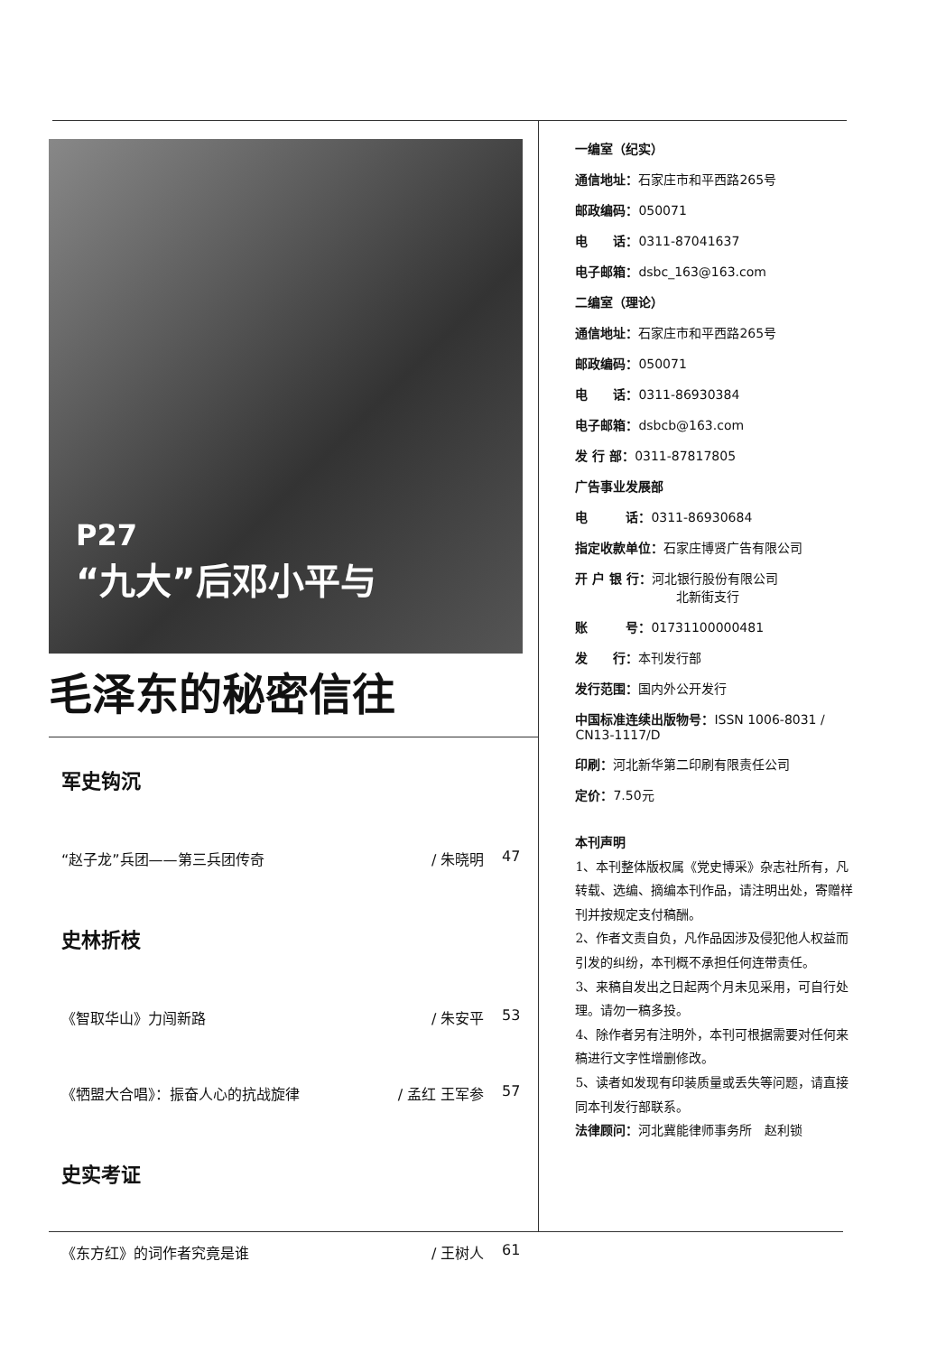P27
“九大”后邓小平与
毛泽东的秘密信往
军史钩沉
“赵子龙”兵团——第三兵团传奇 / 朱晓明 47
史林折枝
《智取华山》力闯新路 / 朱安平 53
《牺盟大合唱》：振奋人心的抗战旋律 / 孟红 王军参 57
史实考证
《东方红》的词作者究竟是谁 / 王树人 61
一编室（纪实）
通信地址：石家庄市和平西路265号
邮政编码：050071
电　　话：0311-87041637
电子邮箱：dsbc_163@163.com
二编室（理论）
通信地址：石家庄市和平西路265号
邮政编码：050071
电　　话：0311-86930384
电子邮箱：dsbcb@163.com
发 行 部：0311-87817805
广告事业发展部
电　　　话：0311-86930684
指定收款单位：石家庄博贤广告有限公司
开 户 银 行：河北银行股份有限公司
北新街支行
账　　　号：01731100000481
发　　行：本刊发行部
发行范围：国内外公开发行
中国标准连续出版物号：ISSN 1006-8031 / CN13-1117/D
印刷：河北新华第二印刷有限责任公司
定价：7.50元
本刊声明
1、本刊整体版权属《党史博采》杂志社所有，凡转载、选编、摘编本刊作品，请注明出处，寄赠样刊并按规定支付稿酬。
2、作者文责自负，凡作品因涉及侵犯他人权益而引发的纠纷，本刊概不承担任何连带责任。
3、来稿自发出之日起两个月未见采用，可自行处理。请勿一稿多投。
4、除作者另有注明外，本刊可根据需要对任何来稿进行文字性增删修改。
5、读者如发现有印装质量或丢失等问题，请直接同本刊发行部联系。
法律顾问：河北冀能律师事务所　赵利锁